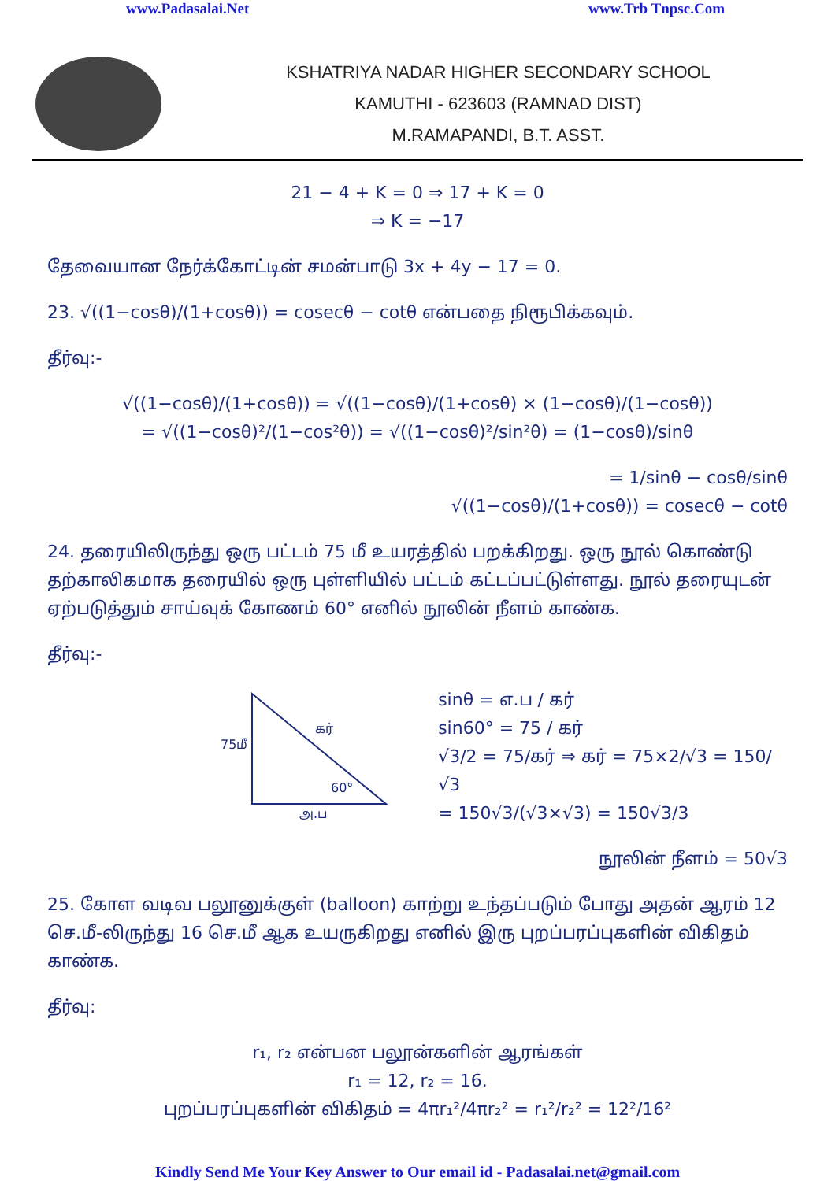www.Padasalai.Net www.Trb Tnpsc.Com
KSHATRIYA NADAR HIGHER SECONDARY SCHOOL
KAMUTHI - 623603 (RAMNAD DIST)
M.RAMAPANDI, B.T. ASST.
21 − 4 + K = 0 ⇒ 17 + K = 0
⇒ K = −17
தேவையான நேர்க்கோட்டின் சமன்பாடு 3x + 4y − 17 = 0.
23. √((1−cosθ)/(1+cosθ)) = cosecθ − cotθ என்பதை நிரூபிக்கவும்.
தீர்வு:-
√((1−cosθ)/(1+cosθ)) = √((1−cosθ)/(1+cosθ) × (1−cosθ)/(1−cosθ))
= √((1−cosθ)²/(1−cos²θ)) = √((1−cosθ)²/sin²θ) = (1−cosθ)/sinθ
= 1/sinθ − cosθ/sinθ
√((1−cosθ)/(1+cosθ)) = cosecθ − cotθ
24. தரையிலிருந்து ஒரு பட்டம் 75 மீ உயரத்தில் பறக்கிறது. ஒரு நூல் கொண்டு தற்காலிகமாக தரையில் ஒரு புள்ளியில் பட்டம் கட்டப்பட்டுள்ளது. நூல் தரையுடன் ஏற்படுத்தும் சாய்வுக் கோணம் 60° எனில் நூலின் நீளம் காண்க.
தீர்வு:-
75மீ
கர்
60°
அ.ப
sinθ = எ.ப / கர்
sin60° = 75 / கர்
√3/2 = 75/கர் ⇒ கர் = 75×2/√3 = 150/√3
= 150√3/(√3×√3) = 150√3/3
நூலின் நீளம் = 50√3
25. கோள வடிவ பலூனுக்குள் (balloon) காற்று உந்தப்படும் போது அதன் ஆரம் 12 செ.மீ-லிருந்து 16 செ.மீ ஆக உயருகிறது எனில் இரு புறப்பரப்புகளின் விகிதம் காண்க.
தீர்வு:
r₁, r₂ என்பன பலூன்களின் ஆரங்கள்
r₁ = 12, r₂ = 16.
புறப்பரப்புகளின் விகிதம் = 4πr₁²/4πr₂² = r₁²/r₂² = 12²/16²
Kindly Send Me Your Key Answer to Our email id - Padasalai.net@gmail.com